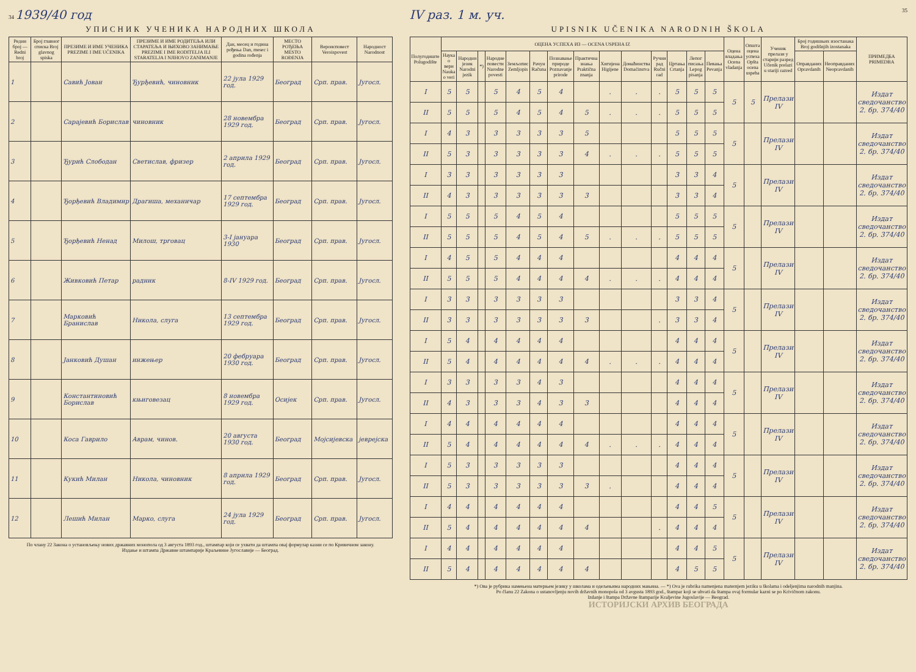34 1939/40 год
УПИСНИК УЧЕНИКА НАРОДНИХ ШКОЛА
| Редни број — Redni broj | Број главног списка Broj glavnog spiska | ПРЕЗИМЕ И ИМЕ УЧЕНИКА PREZIME I IME UČENIKA | ПРЕЗИМЕ И ИМЕ РОДИТЕЉА ИЛИ СТАРАТЕЉА И ЊИХОВО ЗАНИМАЊЕ PREZIME I IME RODITELJA ILI STARATELJA I NJIHOVO ZANIMANJE | Дан, месец и година рођења Dan, mesec i godina rođenja | МЕСТО РОЂЕЊА MESTO ROĐENJA | Вероисповест Veroispovest | Народност Narodnost |
| --- | --- | --- | --- | --- | --- | --- | --- |
| 1 | | Савић Јован | Ђурђевић, чиновник | 22 јула 1929 год. | Београд | Срп. прав. | Југосл. |
| 2 | | Сарајевић Борислав | чиновник | 28 новембра 1929 год. | Београд | Срп. прав. | Југосл. |
| 3 | | Ђурић Слободан | Светислав, фризер | 2 априла 1929 год. | Београд | Срп. прав. | Југосл. |
| 4 | | Ђорђевић Владимир | Драгиша, механичар | 17 септембра 1929 год. | Београд | Срп. прав. | Југосл. |
| 5 | | Ђорђевић Ненад | Милош, трговац | 3-I јануара 1930 | Београд | Срп. прав. | Југосл. |
| 6 | | Живковић Петар | радник | 8-IV 1929 год. | Београд | Срп. прав. | Југосл. |
| 7 | | Марковић Бранислав | Никола, слуга | 13 септембра 1929 год. | Београд | Срп. прав. | Југосл. |
| 8 | | Јанковић Душан | инжењер | 20 фебруара 1930 год. | Београд | Срп. прав. | Југосл. |
| 9 | | Константиновић Борислав | књиговезац | 8 новембра 1929 год. | Осијек | Срп. прав. | Југосл. |
| 10 | | Коса Гаврило | Аврам, чинов. | 20 августа 1930 год. | Београд | Мојсијевска | јеврејска |
| 11 | | Кукић Милан | Никола, чиновник | 8 априла 1929 год. | Београд | Срп. прав. | Југосл. |
| 12 | | Лешић Милан | Марко, слуга | 24 јула 1929 год. | Београд | Срп. прав. | Југосл. |
По члану 22 Закона о установљењу нових државних монопола од 3 августа 1893 год., штампар који се ухвати да штампа овај формулар казни се по Кривичном закону.
Издање и штампа Државне штампарије Краљевине Југославије — Београд.
IV раз. 1 м. уч. 35
UPISNIK UČENIKA NARODNIH ŠKOLA
| Полугодиште Polugodište | ОЦЕНА УСПЕХА ИЗ — OCENA USPEHA IZ | | | | | | | | | | | | | | Оцена владања Ocena vladanja | Општа оцена успеха Opšta ocena uspeha | Ученик прелази у старији разред Učenik prelazi u stariji razred | Број годишњих изостанака Broj godišnjih izostanaka | | ПРИМЕДБА PRIMEDBA |
| --- | --- | --- | --- | --- | --- | --- | --- | --- | --- | --- | --- | --- | --- | --- | --- | --- | --- | --- | --- | --- |
| | Наука о вери Nauka o veri | Народни језик Narodni jezik | *) | Народне повести Narodne povesti | Земљопис Zemljopis | Рачун Računa | Познавање природе Poznavanje prirode | Практична знања Praktična znanja | Хигијена Higijene | Домаћинства Domaćinstva | Ручни рад Ručni rad | Цртања Crtanja | Лепог писања Lepog pisanja | Певања Pevanja | | | | Оправданих Opravdanih | Неоправданих Neopravdanih | |
| I | 5 | 5 | | 5 | 4 | 5 | 4 | | . | . | . | 5 | 5 | 5 | 5 | 5 | Прелази IV | | | Издат сведочанство 2. бр. 374/40 |
| II | 5 | 5 | | 5 | 4 | 5 | 4 | 5 | . | . | . | 5 | 5 | 5 | | | | | | |
| I | 4 | 3 | | 3 | 3 | 3 | 3 | 5 | | | | 5 | 5 | 5 | 5 | | Прелази IV | | | Издат сведочанство 2. бр. 374/40 |
| II | 5 | 3 | | 3 | 3 | 3 | 3 | 4 | . | . | . | 5 | 5 | 5 | | | | | | |
| I | 3 | 3 | | 3 | 3 | 3 | 3 | | | | | 3 | 3 | 4 | 5 | | Прелази IV | | | Издат сведочанство 2. бр. 374/40 |
| II | 4 | 3 | | 3 | 3 | 3 | 3 | 3 | | | | 3 | 3 | 4 | | | | | | |
| I | 5 | 5 | | 5 | 4 | 5 | 4 | | | | | 5 | 5 | 5 | 5 | | Прелази IV | | | Издат сведочанство 2. бр. 374/40 |
| II | 5 | 5 | | 5 | 4 | 5 | 4 | 5 | . | . | . | 5 | 5 | 5 | | | | | | |
| I | 4 | 5 | | 5 | 4 | 4 | 4 | | | | | 4 | 4 | 4 | 5 | | Прелази IV | | | Издат сведочанство 2. бр. 374/40 |
| II | 5 | 5 | | 5 | 4 | 4 | 4 | 4 | . | . | . | 4 | 4 | 4 | | | | | | |
| I | 3 | 3 | | 3 | 3 | 3 | 3 | | | | | 3 | 3 | 4 | 5 | | Прелази IV | | | Издат сведочанство 2. бр. 374/40 |
| II | 3 | 3 | | 3 | 3 | 3 | 3 | 3 | | | . | 3 | 3 | 4 | | | | | | |
| I | 5 | 4 | | 4 | 4 | 4 | 4 | | | | | 4 | 4 | 4 | 5 | | Прелази IV | | | Издат сведочанство 2. бр. 374/40 |
| II | 5 | 4 | | 4 | 4 | 4 | 4 | 4 | . | . | . | 4 | 4 | 4 | | | | | | |
| I | 3 | 3 | | 3 | 3 | 4 | 3 | | | | | 4 | 4 | 4 | 5 | | Прелази IV | | | Издат сведочанство 2. бр. 374/40 |
| II | 4 | 3 | | 3 | 3 | 4 | 3 | 3 | | | | 4 | 4 | 4 | | | | | | |
| I | 4 | 4 | | 4 | 4 | 4 | 4 | | | | | 4 | 4 | 4 | 5 | | Прелази IV | | | Издат сведочанство 2. бр. 374/40 |
| II | 5 | 4 | | 4 | 4 | 4 | 4 | 4 | . | . | . | 4 | 4 | 4 | | | | | | |
| I | 5 | 3 | | 3 | 3 | 3 | 3 | | | | | 4 | 4 | 4 | 5 | | Прелази IV | | | Издат сведочанство 2. бр. 374/40 |
| II | 5 | 3 | | 3 | 3 | 3 | 3 | 3 | . | | | 4 | 4 | 4 | | | | | | |
| I | 4 | 4 | | 4 | 4 | 4 | 4 | | | | | 4 | 4 | 5 | 5 | | Прелази IV | | | Издат сведочанство 2. бр. 374/40 |
| II | 5 | 4 | | 4 | 4 | 4 | 4 | 4 | | | . | 4 | 4 | 4 | | | | | | |
| I | 4 | 4 | | 4 | 4 | 4 | 4 | | | | | 4 | 4 | 5 | 5 | | Прелази IV | | | Издат сведочанство 2. бр. 374/40 |
| II | 5 | 4 | | 4 | 4 | 4 | 4 | 4 | | | | 4 | 5 | 5 | | | | | | |
*) Ова је рубрика намењена матерњем језику у школама и одељењима народних мањина. — *) Ova je rubrika namenjena maternjem jeziku u školama i odeljenjima narodnih manjina.
Po članu 22 Zakona o ustanovljenju novih državnih monopola od 3 avgusta 1893 god., štampar koji se uhvati da štampa ovaj formular kazni se po Krivičnom zakonu.
Izdanje i štampa Državne štamparije Kraljevine Jugoslavije — Beograd.
ИСТОРИЈСКИ АРХИВ БЕОГРАДА